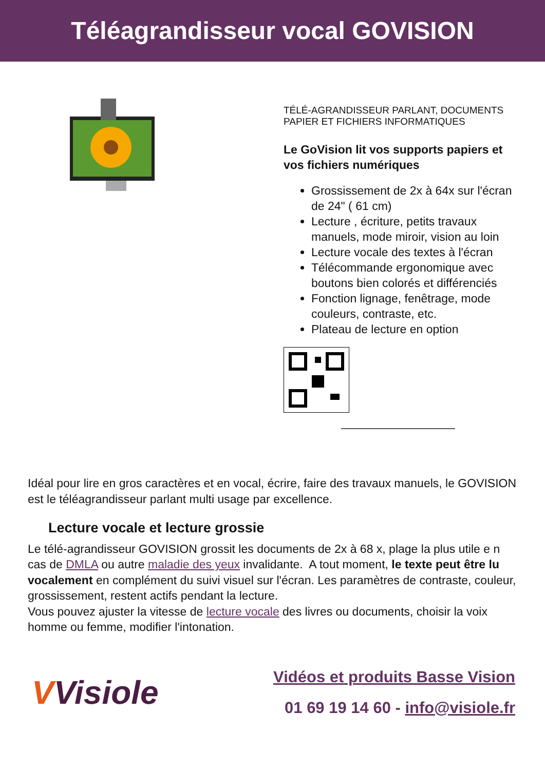Téléagrandisseur vocal GOVISION
TÉLÉ-AGRANDISSEUR PARLANT, DOCUMENTS PAPIER ET FICHIERS INFORMATIQUES
Le GoVision lit vos supports papiers et vos fichiers numériques
Grossissement de 2x à 64x sur l'écran de 24" ( 61 cm)
Lecture , écriture, petits travaux manuels, mode miroir, vision au loin
Lecture vocale des textes à l'écran
Télécommande ergonomique avec boutons bien colorés et différenciés
Fonction lignage, fenêtrage, mode couleurs, contraste, etc.
Plateau de lecture en option
Idéal pour lire en gros caractères et en vocal, écrire, faire des travaux manuels, le GOVISION est le téléagrandisseur parlant multi usage par excellence.
Lecture vocale et lecture grossie
Le télé-agrandisseur GOVISION grossit les documents de 2x à 68 x, plage la plus utile e n cas de DMLA ou autre maladie des yeux invalidante. A tout moment, le texte peut être lu vocalement en complément du suivi visuel sur l'écran. Les paramètres de contraste, couleur, grossissement, restent actifs pendant la lecture.
Vous pouvez ajuster la vitesse de lecture vocale des livres ou documents, choisir la voix homme ou femme, modifier l'intonation.
VVisiole
Vidéos et produits Basse Vision
01 69 19 14 60 - info@visiole.fr